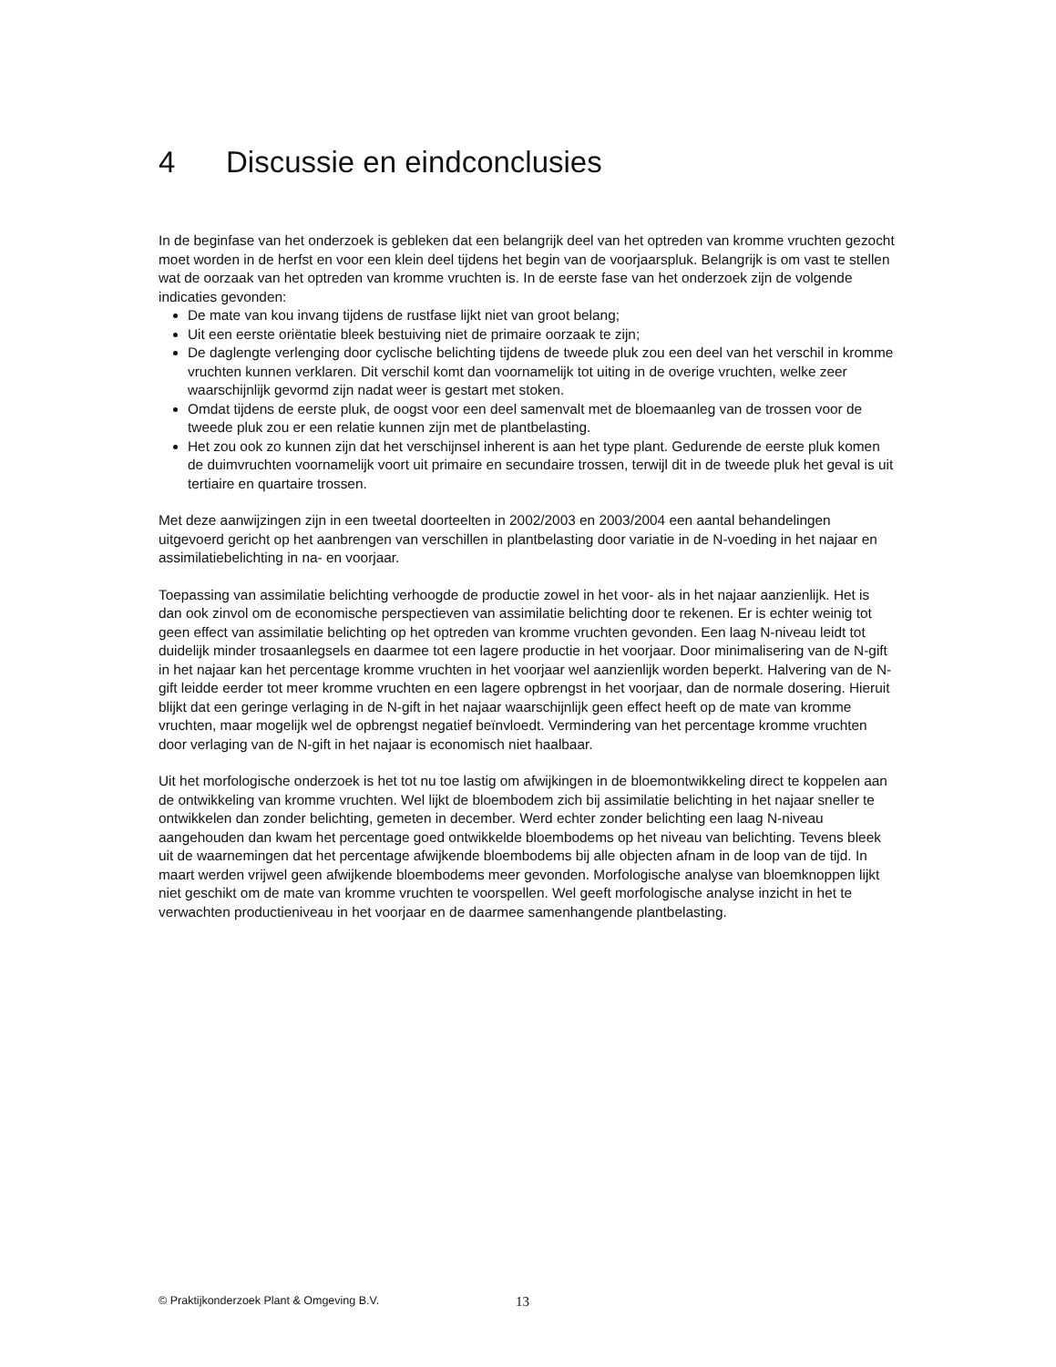4 Discussie en eindconclusies
In de beginfase van het onderzoek is gebleken dat een belangrijk deel van het optreden van kromme vruchten gezocht moet worden in de herfst en voor een klein deel tijdens het begin van de voorjaarspluk. Belangrijk is om vast te stellen wat de oorzaak van het optreden van kromme vruchten is. In de eerste fase van het onderzoek zijn de volgende indicaties gevonden:
De mate van kou invang tijdens de rustfase lijkt niet van groot belang;
Uit een eerste oriëntatie bleek bestuiving niet de primaire oorzaak te zijn;
De daglengte verlenging door cyclische belichting tijdens de tweede pluk zou een deel van het verschil in kromme vruchten kunnen verklaren. Dit verschil komt dan voornamelijk tot uiting in de overige vruchten, welke zeer waarschijnlijk gevormd zijn nadat weer is gestart met stoken.
Omdat tijdens de eerste pluk, de oogst voor een deel samenvalt met de bloemaanleg van de trossen voor de tweede pluk zou er een relatie kunnen zijn met de plantbelasting.
Het zou ook zo kunnen zijn dat het verschijnsel inherent is aan het type plant. Gedurende de eerste pluk komen de duimvruchten voornamelijk voort uit primaire en secundaire trossen, terwijl dit in de tweede pluk het geval is uit tertiaire en quartaire trossen.
Met deze aanwijzingen zijn in een tweetal doorteelten in 2002/2003 en 2003/2004 een aantal behandelingen uitgevoerd gericht op het aanbrengen van verschillen in plantbelasting door variatie in de N-voeding in het najaar en assimilatiebelichting in na- en voorjaar.
Toepassing van assimilatie belichting verhoogde de productie zowel in het voor- als in het najaar aanzienlijk. Het is dan ook zinvol om de economische perspectieven van assimilatie belichting door te rekenen. Er is echter weinig tot geen effect van assimilatie belichting op het optreden van kromme vruchten gevonden. Een laag N-niveau leidt tot duidelijk minder trosaanlegsels en daarmee tot een lagere productie in het voorjaar. Door minimalisering van de N-gift in het najaar kan het percentage kromme vruchten in het voorjaar wel aanzienlijk worden beperkt. Halvering van de N-gift leidde eerder tot meer kromme vruchten en een lagere opbrengst in het voorjaar, dan de normale dosering. Hieruit blijkt dat een geringe verlaging in de N-gift in het najaar waarschijnlijk geen effect heeft op de mate van kromme vruchten, maar mogelijk wel de opbrengst negatief beïnvloedt. Vermindering van het percentage kromme vruchten door verlaging van de N-gift in het najaar is economisch niet haalbaar.
Uit het morfologische onderzoek is het tot nu toe lastig om afwijkingen in de bloemontwikkeling direct te koppelen aan de ontwikkeling van kromme vruchten. Wel lijkt de bloembodem zich bij assimilatie belichting in het najaar sneller te ontwikkelen dan zonder belichting, gemeten in december. Werd echter zonder belichting een laag N-niveau aangehouden dan kwam het percentage goed ontwikkelde bloembodems op het niveau van belichting. Tevens bleek uit de waarnemingen dat het percentage afwijkende bloembodems bij alle objecten afnam in de loop van de tijd. In maart werden vrijwel geen afwijkende bloembodems meer gevonden. Morfologische analyse van bloemknoppen lijkt niet geschikt om de mate van kromme vruchten te voorspellen. Wel geeft morfologische analyse inzicht in het te verwachten productieniveau in het voorjaar en de daarmee samenhangende plantbelasting.
© Praktijkonderzoek Plant & Omgeving B.V. 13